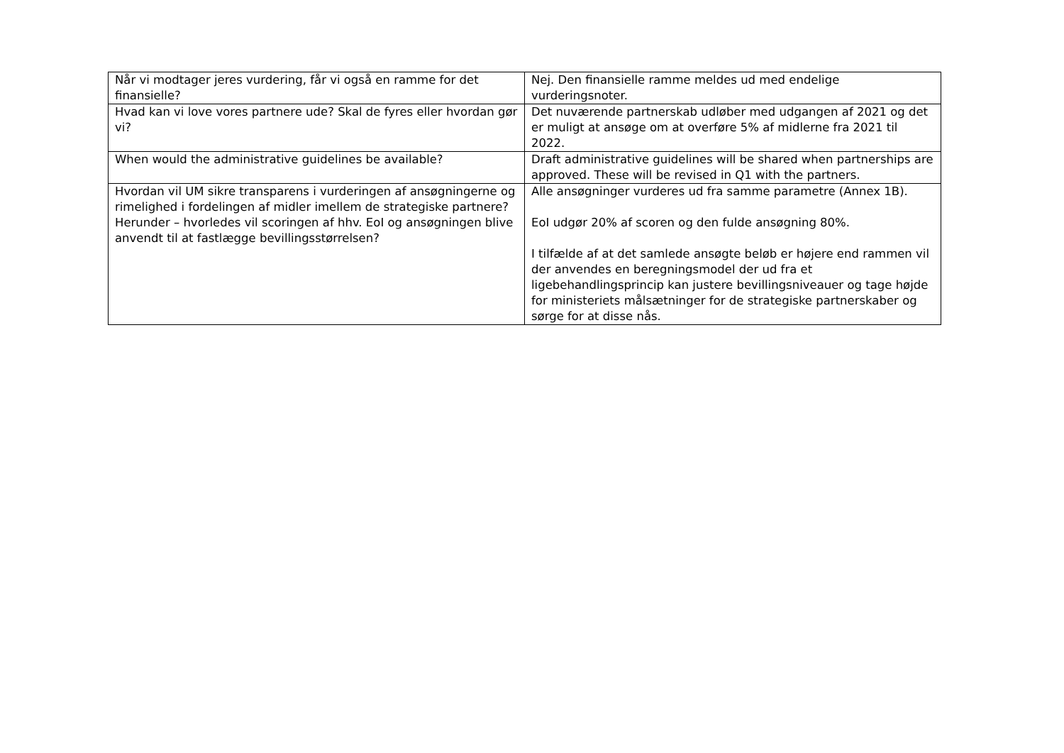| Når vi modtager jeres vurdering, får vi også en ramme for det finansielle? | Nej. Den finansielle ramme meldes ud med endelige vurderingsnoter. |
| Hvad kan vi love vores partnere ude? Skal de fyres eller hvordan gør vi? | Det nuværende partnerskab udløber med udgangen af 2021 og det er muligt at ansøge om at overføre 5% af midlerne fra 2021 til 2022. |
| When would the administrative guidelines be available? | Draft administrative guidelines will be shared when partnerships are approved. These will be revised in Q1 with the partners. |
| Hvordan vil UM sikre transparens i vurderingen af ansøgningerne og rimelighed i fordelingen af midler imellem de strategiske partnere? Herunder – hvorledes vil scoringen af hhv. EoI og ansøgningen blive anvendt til at fastlægge bevillingsstørrelsen? | Alle ansøgninger vurderes ud fra samme parametre (Annex 1B). EoI udgør 20% af scoren og den fulde ansøgning 80%. I tilfælde af at det samlede ansøgte beløb er højere end rammen vil der anvendes en beregningsmodel der ud fra et ligebehandlingsprincip kan justere bevillingsniveauer og tage højde for ministeriets målsætninger for de strategiske partnerskaber og sørge for at disse nås. |